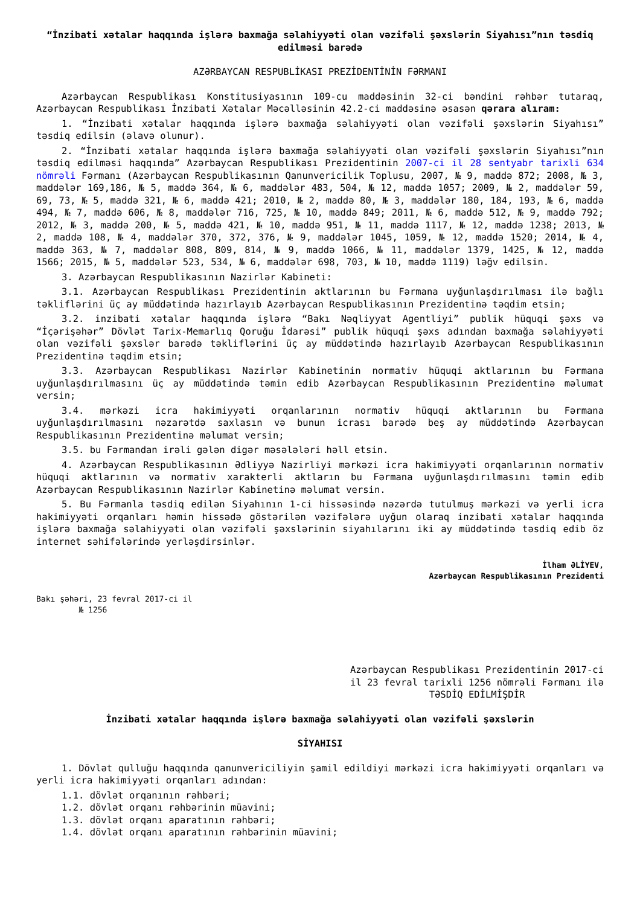“İnzibati xətalar haqqında işlərə baxmağa səlahiyyəti olan vəzifəli şəxslərin Siyahısı”nın təsdiq edilməsi barədə
AZƏRBAYCAN RESPUBLİKASI PREZİDENTİNİN FƏRMANI
Azərbaycan Respublikası Konstitusiyasının 109-cu maddəsinin 32-ci bəndini rəhbər tutaraq, Azərbaycan Respublikası İnzibati Xətalar Məcəlləsinin 42.2-ci maddəsinə əsasən qərara alıram:
1. “İnzibati xətalar haqqında işlərə baxmağa səlahiyyəti olan vəzifəli şəxslərin Siyahısı” təsdiq edilsin (əlavə olunur).
2. “İnzibati xətalar haqqında işlərə baxmağa səlahiyyəti olan vəzifəli şəxslərin Siyahısı”nın təsdiq edilməsi haqqında” Azərbaycan Respublikası Prezidentinin 2007-ci il 28 sentyabr tarixli 634 nömrəli Fərmanı (Azərbaycan Respublikasının Qanunvericilik Toplusu, 2007, № 9, maddə 872; 2008, № 3, maddələr 169,186, № 5, maddə 364, № 6, maddələr 483, 504, № 12, maddə 1057; 2009, № 2, maddələr 59, 69, 73, № 5, maddə 321, № 6, maddə 421; 2010, № 2, maddə 80, № 3, maddələr 180, 184, 193, № 6, maddə 494, № 7, maddə 606, № 8, maddələr 716, 725, № 10, maddə 849; 2011, № 6, maddə 512, № 9, maddə 792; 2012, № 3, maddə 200, № 5, maddə 421, № 10, maddə 951, № 11, maddə 1117, № 12, maddə 1238; 2013, № 2, maddə 108, № 4, maddələr 370, 372, 376, № 9, maddələr 1045, 1059, № 12, maddə 1520; 2014, № 4, maddə 363, № 7, maddələr 808, 809, 814, № 9, maddə 1066, № 11, maddələr 1379, 1425, № 12, maddə 1566; 2015, № 5, maddələr 523, 534, № 6, maddələr 698, 703, № 10, maddə 1119) ləğv edilsin.
3. Azərbaycan Respublikasının Nazirlər Kabineti:
3.1. Azərbaycan Respublikası Prezidentinin aktlarının bu Fərmana uyğunlaşdırılması ilə bağlı təkliflərini üç ay müddətində hazırlayıb Azərbaycan Respublikasının Prezidentinə təqdim etsin;
3.2. inzibati xətalar haqqında işlərə “Bakı Nəqliyyat Agentliyi” publik hüquqi şəxs və “İçərişəhər” Dövlət Tarix-Memarlıq Qoruğu İdarəsi” publik hüquqi şəxs adından baxmağa səlahiyyəti olan vəzifəli şəxslər barədə təkliflərini üç ay müddətində hazırlayıb Azərbaycan Respublikasının Prezidentinə təqdim etsin;
3.3. Azərbaycan Respublikası Nazirlər Kabinetinin normativ hüquqi aktlarının bu Fərmana uyğunlaşdırılmasını üç ay müddətində təmin edib Azərbaycan Respublikasının Prezidentinə məlumat versin;
3.4. mərkəzi icra hakimiyyəti orqanlarının normativ hüquqi aktlarının bu Fərmana uyğunlaşdırılmasını nəzarətdə saxlasın və bunun icrası barədə beş ay müddətində Azərbaycan Respublikasının Prezidentinə məlumat versin;
3.5. bu Fərmandan irəli gələn digər məsələləri həll etsin.
4. Azərbaycan Respublikasının Ədliyyə Nazirliyi mərkəzi icra hakimiyyəti orqanlarının normativ hüquqi aktlarının və normativ xarakterli aktların bu Fərmana uyğunlaşdırılmasını təmin edib Azərbaycan Respublikasının Nazirlər Kabinetinə məlumat versin.
5. Bu Fərmanla təsdiq edilən Siyahının 1-ci hissəsində nəzərdə tutulmuş mərkəzi və yerli icra hakimiyyəti orqanları həmin hissədə göstərilən vəzifələrə uyğun olaraq inzibati xətalar haqqında işlərə baxmağa səlahiyyəti olan vəzifəli şəxslərinin siyahılarını iki ay müddətində təsdiq edib öz internet səhifələrində yerləşdirsinlər.
İlham ƏLİYEV,
Azərbaycan Respublikasının Prezidenti
Bakı şəhəri, 23 fevral 2017-ci il
№ 1256
Azərbaycan Respublikası Prezidentinin 2017-ci il 23 fevral tarixli 1256 nömrəli Fərmanı ilə
TƏSDİQ EDİLMİŞDİR
İnzibati xətalar haqqında işlərə baxmağa səlahiyyəti olan vəzifəli şəxslərin
SİYAHISI
1. Dövlət qulluğu haqqında qanunvericiliyin şamil edildiyi mərkəzi icra hakimiyyəti orqanları və yerli icra hakimiyyəti orqanları adından:
1.1. dövlət orqanının rəhbəri;
1.2. dövlət orqanı rəhbərinin müavini;
1.3. dövlət orqanı aparatının rəhbəri;
1.4. dövlət orqanı aparatının rəhbərinin müavini;